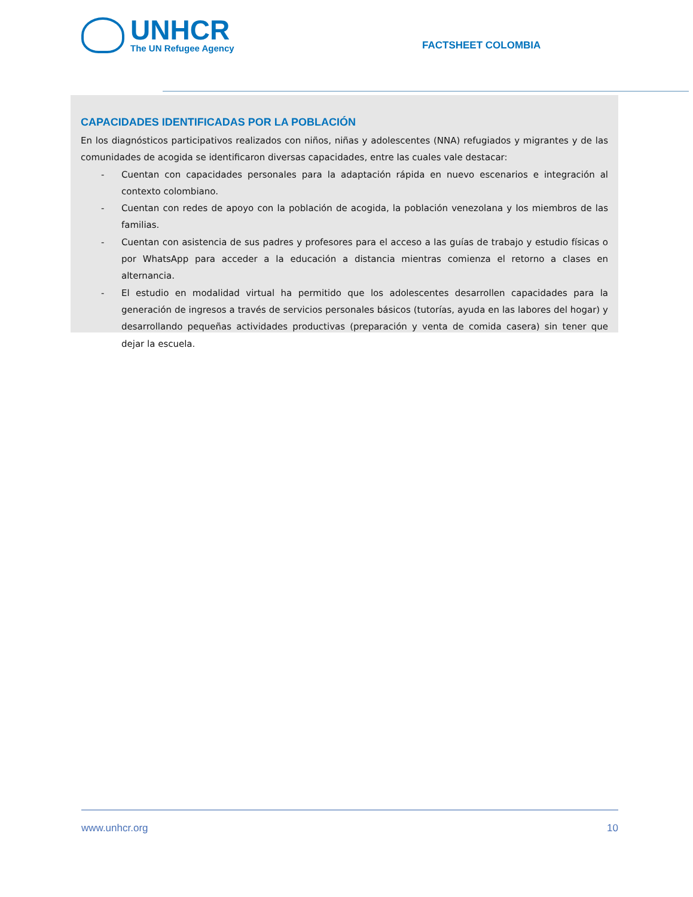UNHCR
The UN Refugee Agency
FACTSHEET COLOMBIA
CAPACIDADES IDENTIFICADAS POR LA POBLACIÓN
En los diagnósticos participativos realizados con niños, niñas y adolescentes (NNA) refugiados y migrantes y de las comunidades de acogida se identificaron diversas capacidades, entre las cuales vale destacar:
- Cuentan con capacidades personales para la adaptación rápida en nuevo escenarios e integración al contexto colombiano.
- Cuentan con redes de apoyo con la población de acogida, la población venezolana y los miembros de las familias.
- Cuentan con asistencia de sus padres y profesores para el acceso a las guías de trabajo y estudio físicas o por WhatsApp para acceder a la educación a distancia mientras comienza el retorno a clases en alternancia.
- El estudio en modalidad virtual ha permitido que los adolescentes desarrollen capacidades para la generación de ingresos a través de servicios personales básicos (tutorías, ayuda en las labores del hogar) y desarrollando pequeñas actividades productivas (preparación y venta de comida casera) sin tener que dejar la escuela.
www.unhcr.org 10